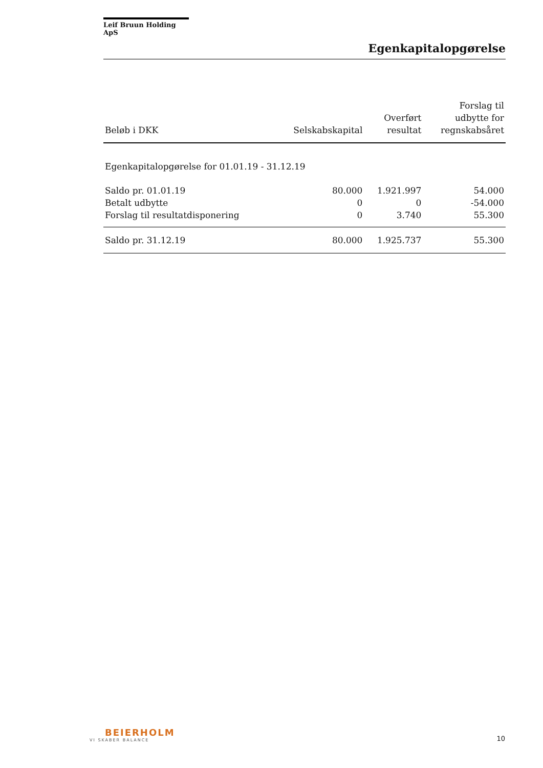Leif Bruun Holding ApS
Egenkapitalopgørelse
| Beløb i DKK | Selskabskapital | Overført resultat | Forslag til udbytte for regnskabsåret |
| --- | --- | --- | --- |
| Egenkapitalopgørelse for 01.01.19 - 31.12.19 | | | |
| Saldo pr. 01.01.19 | 80.000 | 1.921.997 | 54.000 |
| Betalt udbytte | 0 | 0 | -54.000 |
| Forslag til resultatdisponering | 0 | 3.740 | 55.300 |
| Saldo pr. 31.12.19 | 80.000 | 1.925.737 | 55.300 |
BEIERHOLM
VI SKABER BALANCE
10